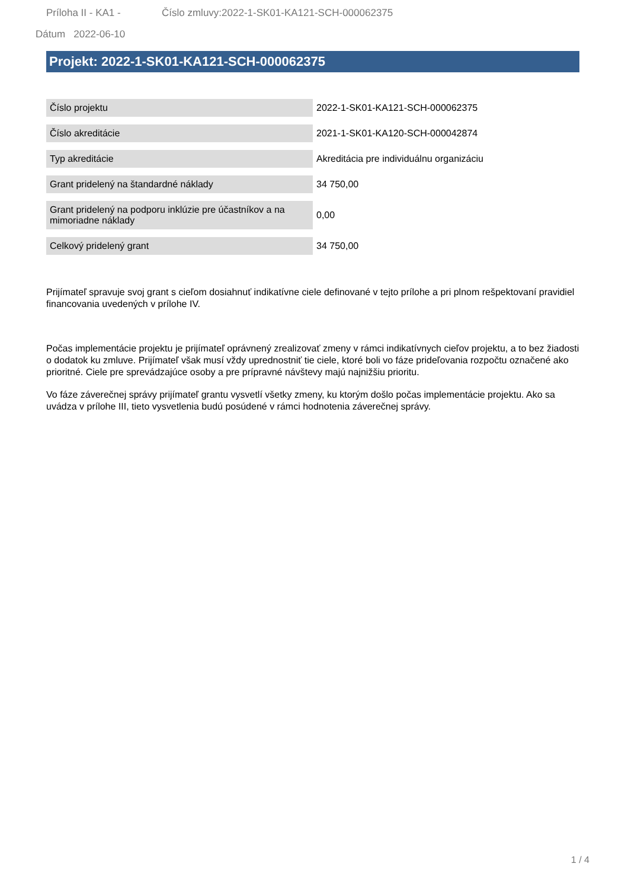Príloha II - KA1 - Číslo zmluvy:2022-1-SK01-KA121-SCH-000062375
Dátum 2022-06-10
Projekt: 2022-1-SK01-KA121-SCH-000062375
| Číslo projektu | 2022-1-SK01-KA121-SCH-000062375 |
| Číslo akreditácie | 2021-1-SK01-KA120-SCH-000042874 |
| Typ akreditácie | Akreditácia pre individuálnu organizáciu |
| Grant pridelený na štandardné náklady | 34 750,00 |
| Grant pridelený na podporu inklúzie pre účastníkov a na mimoriadne náklady | 0,00 |
| Celkový pridelený grant | 34 750,00 |
Prijímateľ spravuje svoj grant s cieľom dosiahnuť indikatívne ciele definované v tejto prílohe a pri plnom rešpektovaní pravidiel financovania uvedených v prílohe IV.
Počas implementácie projektu je prijímateľ oprávnený zrealizovať zmeny v rámci indikatívnych cieľov projektu, a to bez žiadosti o dodatok ku zmluve. Prijímateľ však musí vždy uprednostniť tie ciele, ktoré boli vo fáze prideľovania rozpočtu označené ako prioritné. Ciele pre sprevádzajúce osoby a pre prípravné návštevy majú najnižšiu prioritu.
Vo fáze záverečnej správy prijímateľ grantu vysvetlí všetky zmeny, ku ktorým došlo počas implementácie projektu. Ako sa uvádza v prílohe III, tieto vysvetlenia budú posúdené v rámci hodnotenia záverečnej správy.
1 / 4